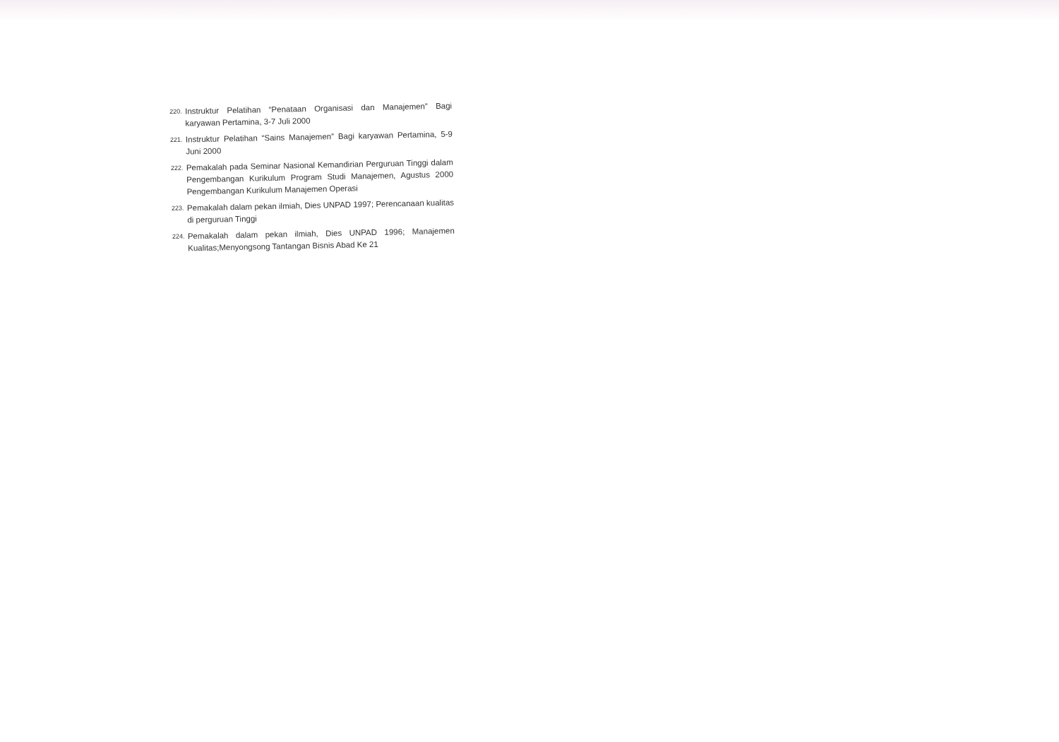220. Instruktur Pelatihan “Penataan Organisasi dan Manajemen” Bagi karyawan Pertamina, 3-7 Juli 2000
221. Instruktur Pelatihan “Sains Manajemen” Bagi karyawan Pertamina, 5-9 Juni 2000
222. Pemakalah pada Seminar Nasional Kemandirian Perguruan Tinggi dalam Pengembangan Kurikulum Program Studi Manajemen, Agustus 2000 Pengembangan Kurikulum Manajemen Operasi
223. Pemakalah dalam pekan ilmiah, Dies UNPAD 1997; Perencanaan kualitas di perguruan Tinggi
224. Pemakalah dalam pekan ilmiah, Dies UNPAD 1996; Manajemen Kualitas;Menyongsong Tantangan Bisnis Abad Ke 21